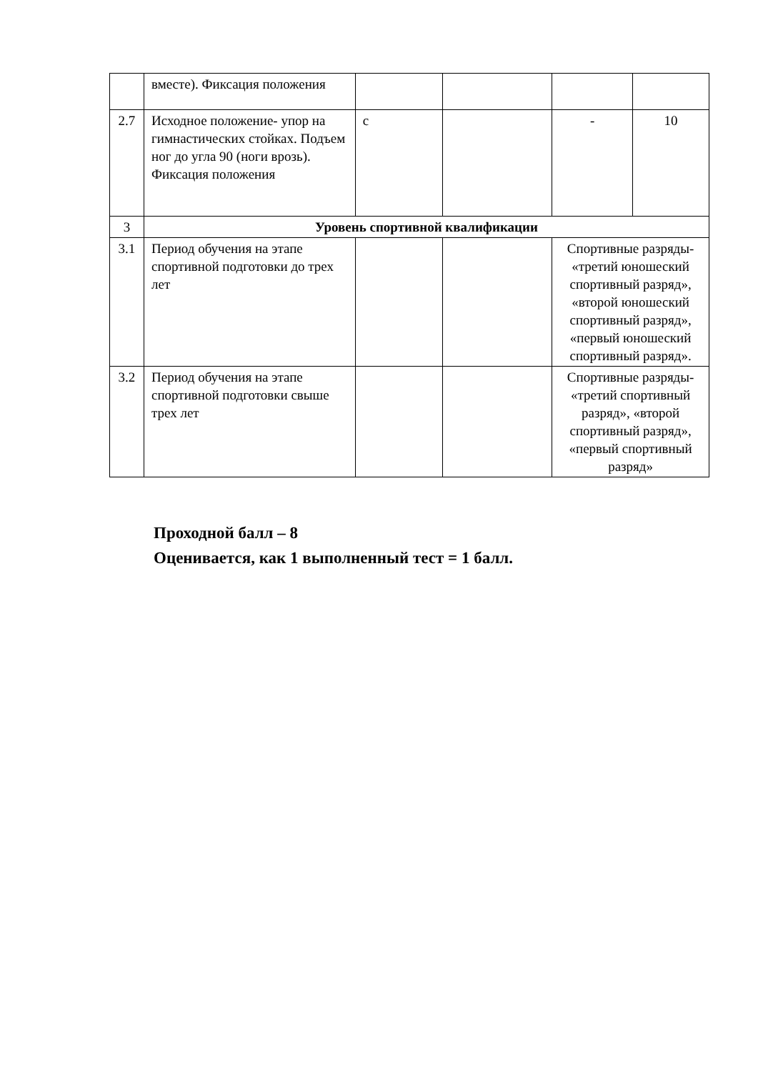| | вместе). Фиксация положения | | | | |
| 2.7 | Исходное положение- упор на гимнастических стойках. Подъем ног до угла 90 (ноги врозь). Фиксация положения | с | | - | 10 |
| 3 | Уровень спортивной квалификации | | | | |
| 3.1 | Период обучения на этапе спортивной подготовки до трех лет | | | Спортивные разряды- «третий юношеский спортивный разряд», «второй юношеский спортивный разряд», «первый юношеский спортивный разряд». | |
| 3.2 | Период обучения на этапе спортивной подготовки свыше трех лет | | | Спортивные разряды- «третий спортивный разряд», «второй спортивный разряд», «первый спортивный разряд» | |
Проходной балл – 8
Оценивается, как 1 выполненный тест = 1 балл.